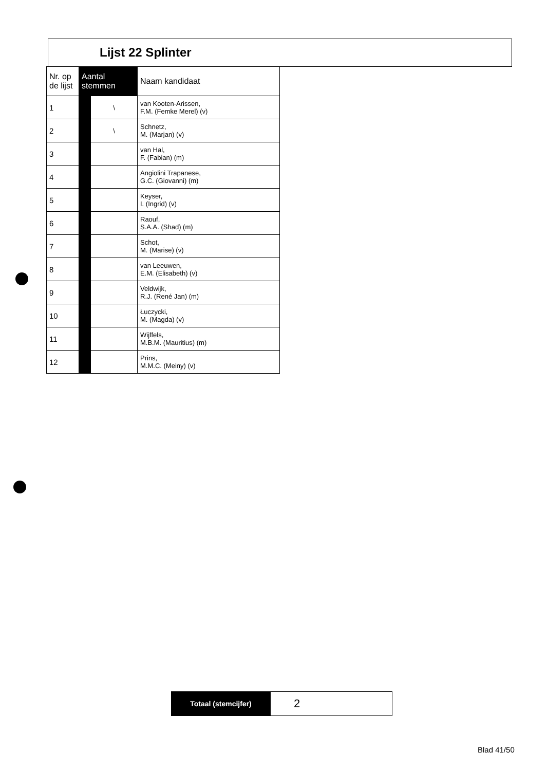Lijst 22 Splinter
| Nr. op de lijst | Aantal stemmen | | Naam kandidaat |
| --- | --- | --- | --- |
| 1 | | \ | van Kooten-Arissen, F.M. (Femke Merel) (v) |
| 2 | | \ | Schnetz, M. (Marjan) (v) |
| 3 | | | van Hal, F. (Fabian) (m) |
| 4 | | | Angiolini Trapanese, G.C. (Giovanni) (m) |
| 5 | | | Keyser, I. (Ingrid) (v) |
| 6 | | | Raouf, S.A.A. (Shad) (m) |
| 7 | | | Schot, M. (Marise) (v) |
| 8 | | | van Leeuwen, E.M. (Elisabeth) (v) |
| 9 | | | Veldwijk, R.J. (René Jan) (m) |
| 10 | | | Łuczycki, M. (Magda) (v) |
| 11 | | | Wijffels, M.B.M. (Mauritius) (m) |
| 12 | | | Prins, M.M.C. (Meiny) (v) |
| Totaal (stemcijfer) | 2 |
Blad 41/50